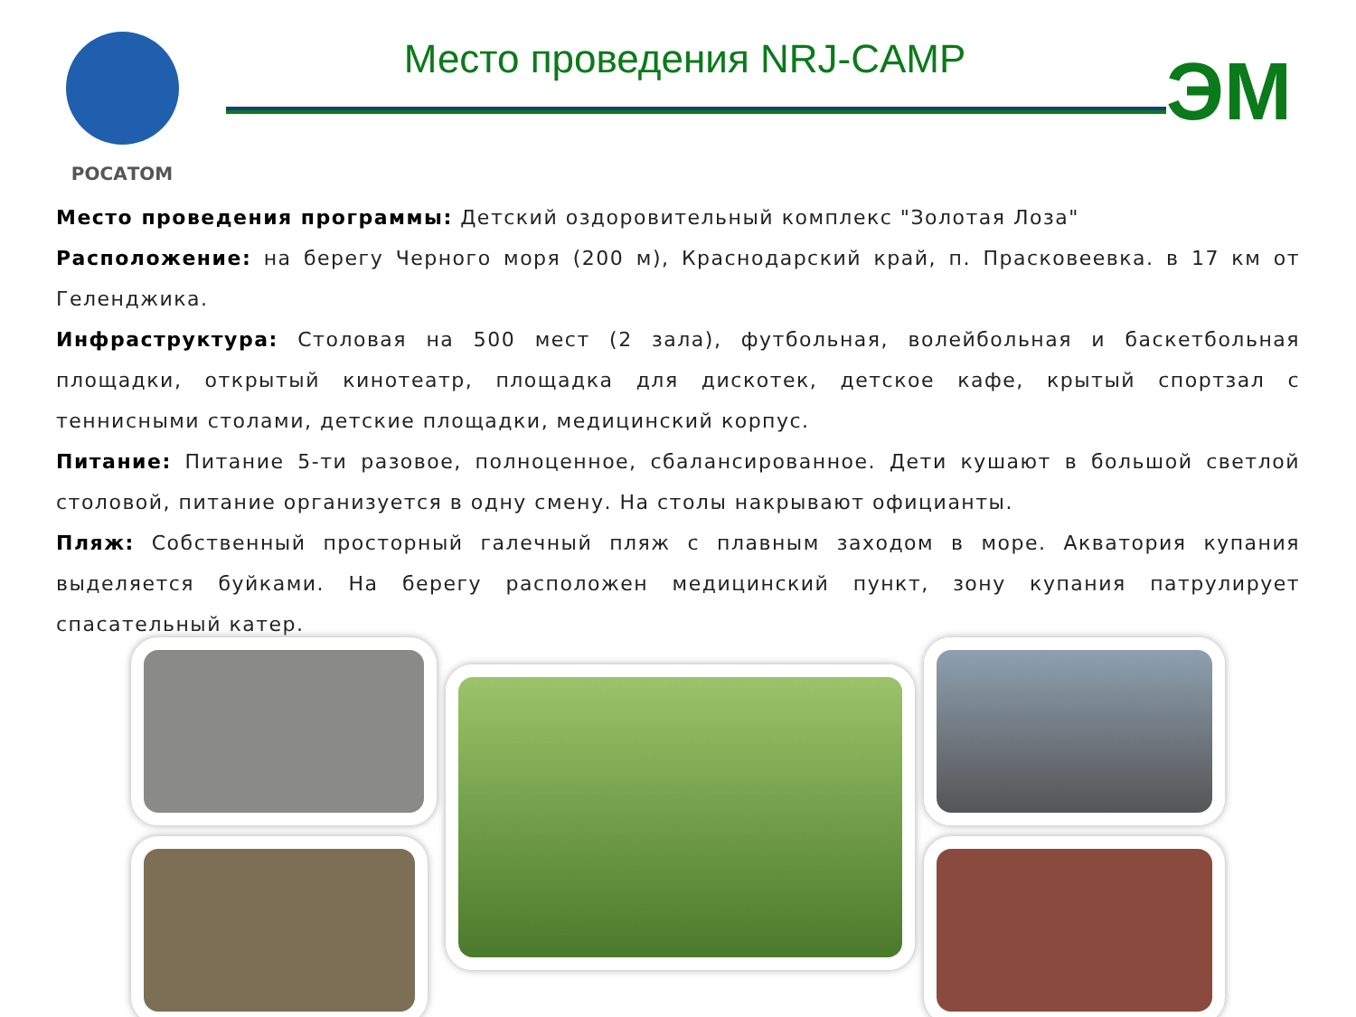РОСАТОМ
Место проведения NRJ-CAMP
ЭМ
Место проведения программы: Детский оздоровительный комплекс "Золотая Лоза"
Расположение: на берегу Черного моря (200 м), Краснодарский край, п. Прасковеевка. в 17 км от Геленджика.
Инфраструктура: Столовая на 500 мест (2 зала), футбольная, волейбольная и баскетбольная площадки, открытый кинотеатр, площадка для дискотек, детское кафе, крытый спортзал с теннисными столами, детские площадки, медицинский корпус.
Питание: Питание 5-ти разовое, полноценное, сбалансированное. Дети кушают в большой светлой столовой, питание организуется в одну смену. На столы накрывают официанты.
Пляж: Собственный просторный галечный пляж с плавным заходом в море. Акватория купания выделяется буйками. На берегу расположен медицинский пункт, зону купания патрулирует спасательный катер.